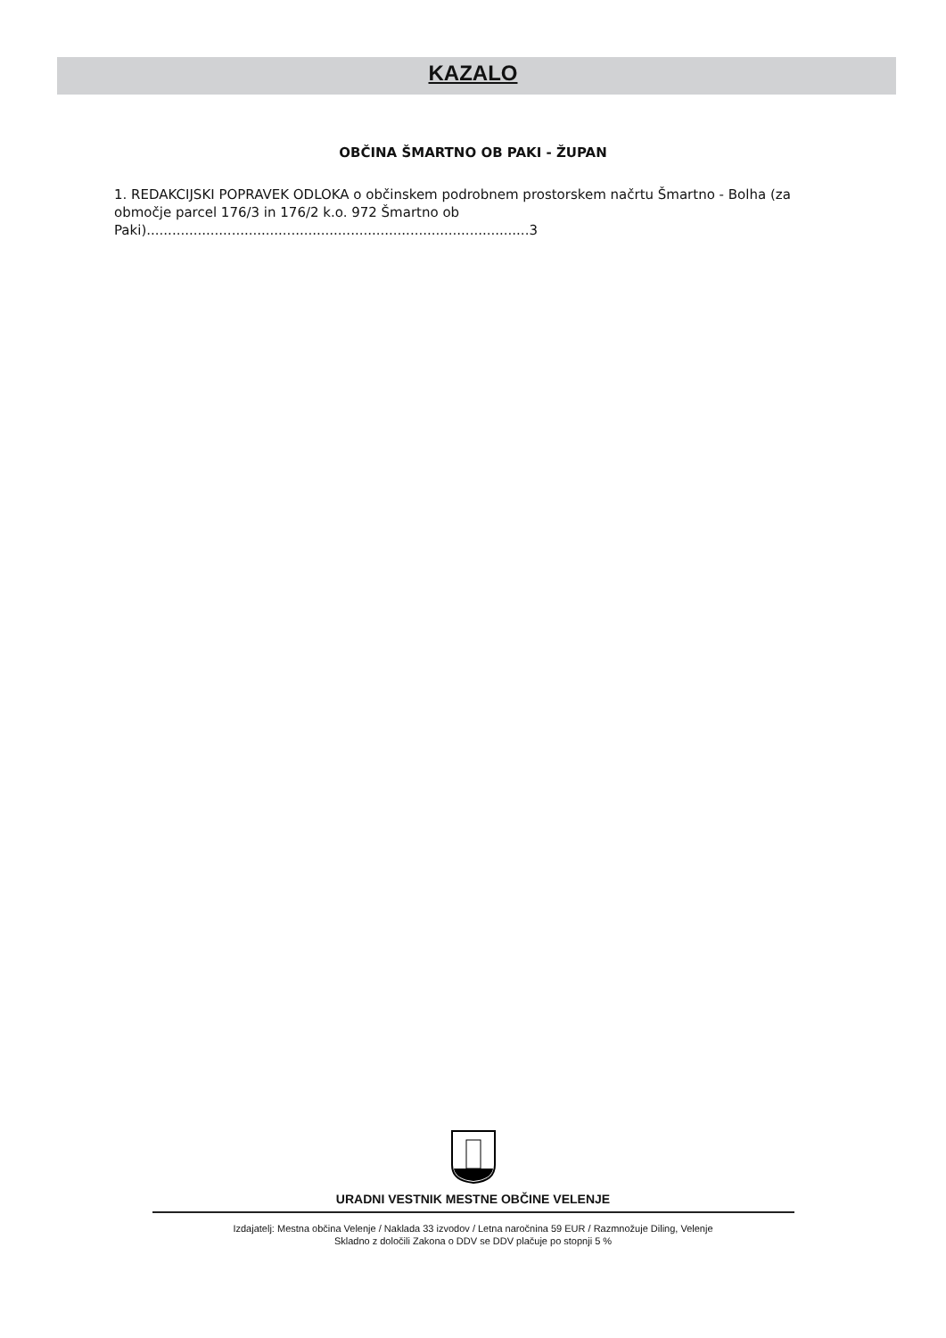KAZALO
OBČINA ŠMARTNO OB PAKI - ŽUPAN
1. REDAKCIJSKI POPRAVEK ODLOKA o občinskem podrobnem prostorskem načrtu Šmartno - Bolha (za območje parcel 176/3 in 176/2 k.o. 972 Šmartno ob Paki)..........................................................................................3
URADNI VESTNIK MESTNE OBČINE VELENJE
Izdajatelj: Mestna občina Velenje / Naklada 33 izvodov / Letna naročnina 59 EUR / Razmnožuje Diling, Velenje
Skladno z določili Zakona o DDV se DDV plačuje po stopnji 5 %